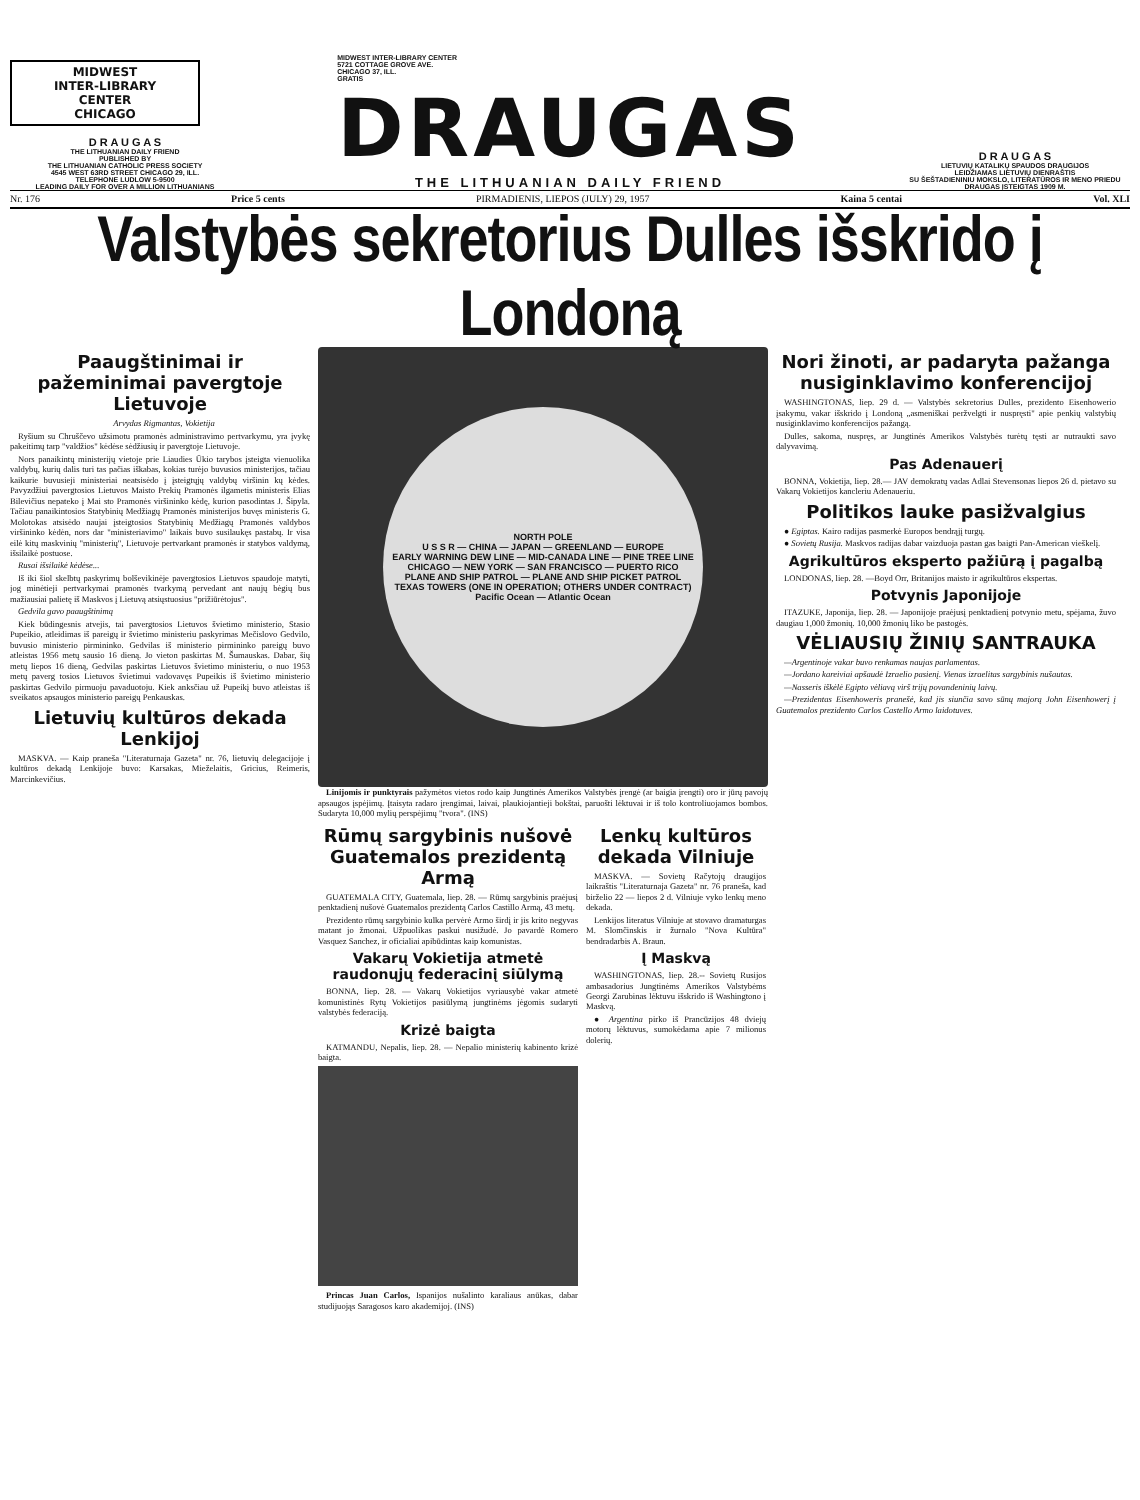MIDWEST
INTER-LIBRARY
CENTER
CHICAGO
D R A U G A S
THE LITHUANIAN DAILY FRIEND
PUBLISHED BY
THE LITHUANIAN CATHOLIC PRESS SOCIETY
4545 WEST 63RD STREET CHICAGO 29, ILL.
TELEPHONE LUDLOW 5-9500
LEADING DAILY FOR OVER A MILLION LITHUANIANS
MIDWEST INTER-LIBRARY CENTER
5721 COTTAGE GROVE AVE.
CHICAGO 37, ILL.
GRATIS
DRAUGAS
THE LITHUANIAN DAILY FRIEND
D R A U G A S
LIETUVIŲ KATALIKŲ SPAUDOS DRAUGIJOS
LEIDŽIAMAS LIETUVIŲ DIENRAŠTIS
SU ŠEŠTADIENINIU MOKSLO, LITERATŪROS IR MENO PRIEDU
DRAUGAS ĮSTEIGTAS 1909 M.
Nr. 176 Price 5 cents PIRMADIENIS, LIEPOS (JULY) 29, 1957 Kaina 5 centai Vol. XLI
Valstybės sekretorius Dulles išskrido į Londoną
Paaugštinimai ir pažeminimai pavergtoje Lietuvoje
Arvydas Rigmantas, Vokietija
Ryšium su Chruščevo užsimotu pramonės administravimo pertvarkymu, yra įvykę pakeitimų tarp "valdžios" kėdėse sėdžiusių ir pavergtoje Lietuvoje.
Nors panaikintų ministerijų vietoje prie Liaudies Ūkio tarybos įsteigta vienuolika valdybų, kurių dalis turi tas pačias iškabas, kokias turėjo buvusios ministerijos, tačiau kaikurie buvusieji ministeriai neatsisėdo į įsteigtųjų valdybų viršinin kų kėdes. Pavyzdžiui pavergtosios Lietuvos Maisto Prekių Pramonės ilgametis ministeris Elias Bilevičius nepateko į Mai sto Pramonės viršininko kėdę, kurion pasodintas J. Šipyla. Tačiau panaikintosios Statybinių Medžiagų Pramonės ministerijos buvęs ministeris G. Molotokas atsisėdo naujai įsteigtosios Statybinių Medžiagų Pramonės valdybos viršininko kėdėn, nors dar "ministeriavimo" laikais buvo susilaukęs pastabų. Ir visa eilė kitų maskvinių "ministerių", Lietuvoje pertvarkant pramonės ir statybos valdymą, išsilaikė postuose.
Rusai išsilaikė kėdėse...
Iš iki šiol skelbtų paskyrimų bolševikinėje pavergtosios Lietuvos spaudoje matyti, jog minėtieji pertvarkymai pramonės tvarkymą pervedant ant naujų bėgių bus mažiausiai palietę iš Maskvos į Lietuvą atsiųstuosius "prižiūrėtojus".
Gedvila gavo paaugštinimą
Kiek būdingesnis atvejis, tai pavergtosios Lietuvos švietimo ministerio, Stasio Pupeikio, atleidimas iš pareigų ir švietimo ministeriu paskyrimas Mečislovo Gedvilo, buvusio ministerio pirmininko. Gedvilas iš ministerio pirmininko pareigų buvo atleistas 1956 metų sausio 16 dieną. Jo vieton paskirtas M. Šumauskas. Dabar, šių metų liepos 16 dieną, Gedvilas paskirtas Lietuvos švietimo ministeriu, o nuo 1953 metų paverg tosios Lietuvos švietimui vadovavęs Pupeikis iš švietimo ministerio paskirtas Gedvilo pirmuoju pavaduotoju. Kiek anksčiau už Pupeikį buvo atleistas iš sveikatos apsaugos ministerio pareigų Penkauskas.
Lietuvių kultūros dekada Lenkijoj
MASKVA. — Kaip praneša "Literaturnaja Gazeta" nr. 76, lietuvių delegacijoje į kultūros dekadą Lenkijoje buvo: Karsakas, Mieželaitis, Gricius, Reimeris, Marcinkevičius.
NORTH POLE
U S S R — CHINA — JAPAN — GREENLAND — EUROPE
EARLY WARNING DEW LINE — MID-CANADA LINE — PINE TREE LINE
CHICAGO — NEW YORK — SAN FRANCISCO — PUERTO RICO
PLANE AND SHIP PATROL — PLANE AND SHIP PICKET PATROL
TEXAS TOWERS (ONE IN OPERATION; OTHERS UNDER CONTRACT)
Pacific Ocean — Atlantic Ocean
Linijomis ir punktyrais pažymėtos vietos rodo kaip Jungtinės Amerikos Valstybės įrengė (ar baigia įrengti) oro ir jūrų pavojų apsaugos įspėjimų. Įtaisyta radaro įrengimai, laivai, plaukiojantieji bokštai, paruošti lėktuvai ir iš tolo kontroliuojamos bombos. Sudaryta 10,000 mylių perspėjimų "tvora". (INS)
Rūmų sargybinis nušovė Guatemalos prezidentą Armą
GUATEMALA CITY, Guatemala, liep. 28. — Rūmų sargybinis praėjusį penktadienį nušovė Guatemalos prezidentą Carlos Castillo Armą, 43 metų.
Prezidento rūmų sargybinio kulka pervėrė Armo širdį ir jis krito negyvas matant jo žmonai. Užpuolikas paskui nusižudė. Jo pavardė Romero Vasquez Sanchez, ir oficialiai apibūdintas kaip komunistas.
Vakarų Vokietija atmetė raudonųjų federacinį siūlymą
BONNA, liep. 28. — Vakarų Vokietijos vyriausybė vakar atmetė komunistinės Rytų Vokietijos pasiūlymą jungtinėms jėgomis sudaryti valstybės federaciją.
Krizė baigta
KATMANDU, Nepalis, liep. 28. — Nepalio ministerių kabinento krizė baigta.
Princas Juan Carlos, Ispanijos nušalinto karaliaus anūkas, dabar studijuojąs Saragosos karo akademijoj. (INS)
Lenkų kultūros dekada Vilniuje
MASKVA. — Sovietų Račytojų draugijos laikraštis "Literaturnaja Gazeta" nr. 76 praneša, kad birželio 22 — liepos 2 d. Vilniuje vyko lenkų meno dekada.
Lenkijos literatus Vilniuje at stovavo dramaturgas M. Slomčinskis ir žurnalo "Nova Kultūra" bendradarbis A. Braun.
Į Maskvą
WASHINGTONAS, liep. 28.-- Sovietų Rusijos ambasadorius Jungtinėms Amerikos Valstybėms Georgi Zarubinas lėktuvu išskrido iš Washingtono į Maskvą.
● Argentina pirko iš Prancūzijos 48 dviejų motorų lėktuvus, sumokėdama apie 7 milionus dolerių.
Nori žinoti, ar padaryta pažanga nusiginklavimo konferencijoj
WASHINGTONAS, liep. 29 d. — Valstybės sekretorius Dulles, prezidento Eisenhowerio įsakymu, vakar išskrido į Londoną „asmeniškai peržvelgti ir nuspręsti" apie penkių valstybių nusiginklavimo konferencijos pažangą.
Dulles, sakoma, nuspręs, ar Jungtinės Amerikos Valstybės turėtų tęsti ar nutraukti savo dalyvavimą.
Pas Adenauerį
BONNA, Vokietija, liep. 28.— JAV demokratų vadas Adlai Stevensonas liepos 26 d. pietavo su Vakarų Vokietijos kancleriu Adenaueriu.
Politikos lauke pasižvalgius
● Egiptas. Kairo radijas pasmerkė Europos bendrąjį turgų.
● Sovietų Rusija. Maskvos radijas dabar vaizduoja pastan gas baigti Pan-American vieškelį.
Agrikultūros eksperto pažiūrą į pagalbą
LONDONAS, liep. 28. —Boyd Orr, Britanijos maisto ir agrikultūros ekspertas.
Potvynis Japonijoje
ITAZUKE, Japonija, liep. 28. — Japonijoje praėjusį penktadienį potvynio metu, spėjama, žuvo daugiau 1,000 žmonių. 10,000 žmonių liko be pastogės.
VĖLIAUSIŲ ŽINIŲ SANTRAUKA
—Argentinoje vakar buvo renkamas naujas parlamentas.
—Jordano kareiviai apšaudė Izraelio pasienį. Vienas izraelitas sargybinis nušautas.
—Nasseris iškėlė Egipto vėliavą virš trijų povandeninių laivų.
—Prezidentas Eisenhoweris pranešė, kad jis siunčia savo sūnų majorą John Eisenhowerį į Guatemalos prezidento Carlos Castello Armo laidotuves.